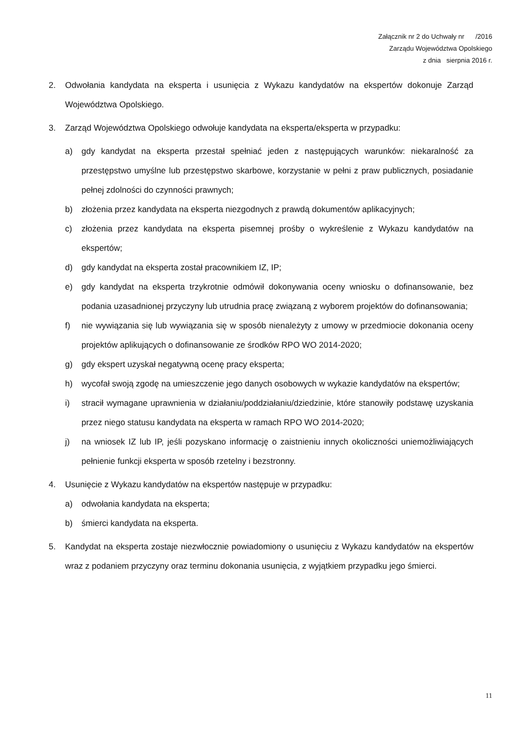Załącznik nr 2 do Uchwały nr /2016
Zarządu Województwa Opolskiego
z dnia sierpnia 2016 r.
2. Odwołania kandydata na eksperta i usunięcia z Wykazu kandydatów na ekspertów dokonuje Zarząd Województwa Opolskiego.
3. Zarząd Województwa Opolskiego odwołuje kandydata na eksperta/eksperta w przypadku:
a) gdy kandydat na eksperta przestał spełniać jeden z następujących warunków: niekaralność za przestępstwo umyślne lub przestępstwo skarbowe, korzystanie w pełni z praw publicznych, posiadanie pełnej zdolności do czynności prawnych;
b) złożenia przez kandydata na eksperta niezgodnych z prawdą dokumentów aplikacyjnych;
c) złożenia przez kandydata na eksperta pisemnej prośby o wykreślenie z Wykazu kandydatów na ekspertów;
d) gdy kandydat na eksperta został pracownikiem IZ, IP;
e) gdy kandydat na eksperta trzykrotnie odmówił dokonywania oceny wniosku o dofinansowanie, bez podania uzasadnionej przyczyny lub utrudnia pracę związaną z wyborem projektów do dofinansowania;
f) nie wywiązania się lub wywiązania się w sposób nienależyty z umowy w przedmiocie dokonania oceny projektów aplikujących o dofinansowanie ze środków RPO WO 2014-2020;
g) gdy ekspert uzyskał negatywną ocenę pracy eksperta;
h) wycofał swoją zgodę na umieszczenie jego danych osobowych w wykazie kandydatów na ekspertów;
i) stracił wymagane uprawnienia w działaniu/poddziałaniu/dziedzinie, które stanowiły podstawę uzyskania przez niego statusu kandydata na eksperta w ramach RPO WO 2014-2020;
j) na wniosek IZ lub IP, jeśli pozyskano informację o zaistnieniu innych okoliczności uniemożliwiających pełnienie funkcji eksperta w sposób rzetelny i bezstronny.
4. Usunięcie z Wykazu kandydatów na ekspertów następuje w przypadku:
a) odwołania kandydata na eksperta;
b) śmierci kandydata na eksperta.
5. Kandydat na eksperta zostaje niezwłocznie powiadomiony o usunięciu z Wykazu kandydatów na ekspertów wraz z podaniem przyczyny oraz terminu dokonania usunięcia, z wyjątkiem przypadku jego śmierci.
11